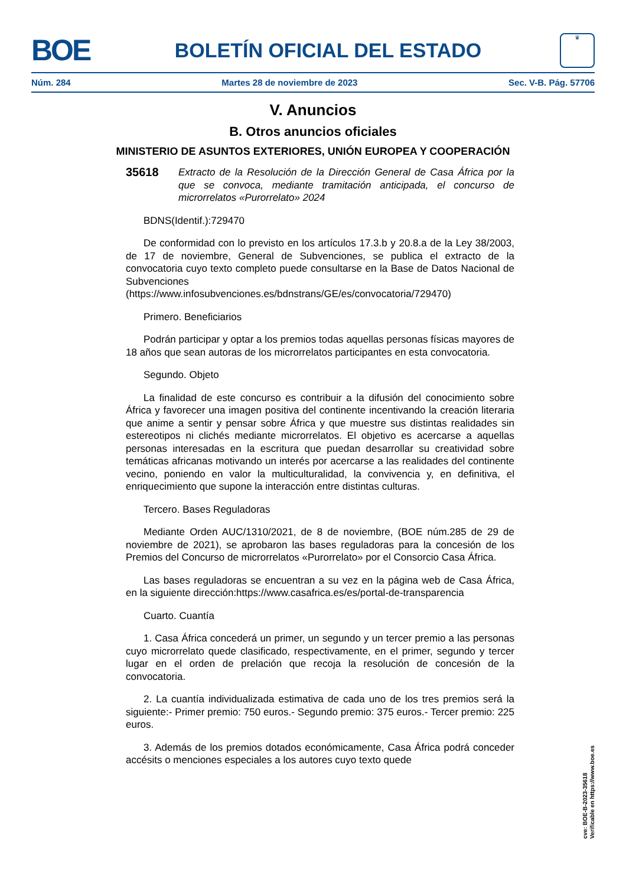BOE
BOLETÍN OFICIAL DEL ESTADO
♛
Núm. 284 Martes 28 de noviembre de 2023 Sec. V-B. Pág. 57706
V. Anuncios
B. Otros anuncios oficiales
MINISTERIO DE ASUNTOS EXTERIORES, UNIÓN EUROPEA Y COOPERACIÓN
35618 Extracto de la Resolución de la Dirección General de Casa África por la que se convoca, mediante tramitación anticipada, el concurso de microrrelatos «Purorrelato» 2024
BDNS(Identif.):729470
De conformidad con lo previsto en los artículos 17.3.b y 20.8.a de la Ley 38/2003, de 17 de noviembre, General de Subvenciones, se publica el extracto de la convocatoria cuyo texto completo puede consultarse en la Base de Datos Nacional de Subvenciones (https://www.infosubvenciones.es/bdnstrans/GE/es/convocatoria/729470)
Primero. Beneficiarios
Podrán participar y optar a los premios todas aquellas personas físicas mayores de 18 años que sean autoras de los microrrelatos participantes en esta convocatoria.
Segundo. Objeto
La finalidad de este concurso es contribuir a la difusión del conocimiento sobre África y favorecer una imagen positiva del continente incentivando la creación literaria que anime a sentir y pensar sobre África y que muestre sus distintas realidades sin estereotipos ni clichés mediante microrrelatos. El objetivo es acercarse a aquellas personas interesadas en la escritura que puedan desarrollar su creatividad sobre temáticas africanas motivando un interés por acercarse a las realidades del continente vecino, poniendo en valor la multiculturalidad, la convivencia y, en definitiva, el enriquecimiento que supone la interacción entre distintas culturas.
Tercero. Bases Reguladoras
Mediante Orden AUC/1310/2021, de 8 de noviembre, (BOE núm.285 de 29 de noviembre de 2021), se aprobaron las bases reguladoras para la concesión de los Premios del Concurso de microrrelatos «Purorrelato» por el Consorcio Casa África.
Las bases reguladoras se encuentran a su vez en la página web de Casa África, en la siguiente dirección:https://www.casafrica.es/es/portal-de-transparencia
Cuarto. Cuantía
1. Casa África concederá un primer, un segundo y un tercer premio a las personas cuyo microrrelato quede clasificado, respectivamente, en el primer, segundo y tercer lugar en el orden de prelación que recoja la resolución de concesión de la convocatoria.
2. La cuantía individualizada estimativa de cada uno de los tres premios será la siguiente:- Primer premio: 750 euros.- Segundo premio: 375 euros.- Tercer premio: 225 euros.
3. Además de los premios dotados económicamente, Casa África podrá conceder accésits o menciones especiales a los autores cuyo texto quede
cve: BOE-B-2023-35618
Verificable en https://www.boe.es